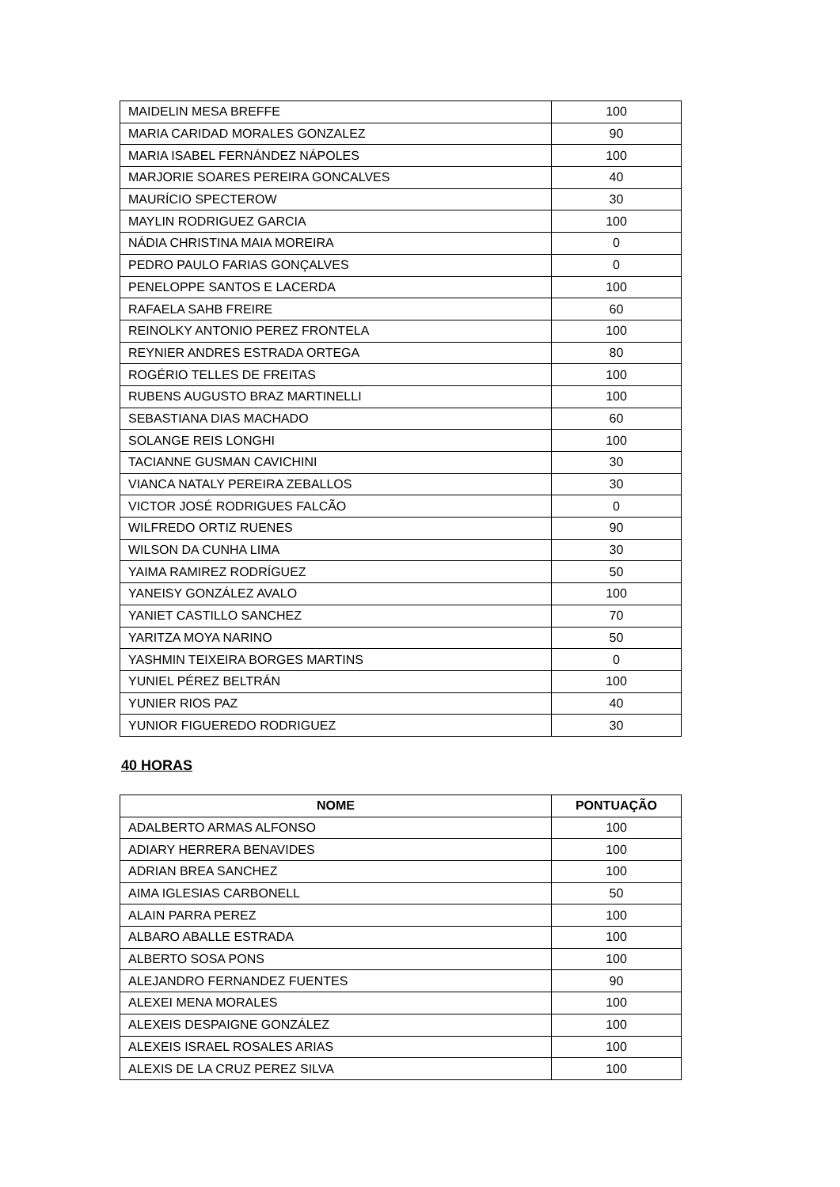| MAIDELIN MESA BREFFE | 100 |
| MARIA CARIDAD MORALES GONZALEZ | 90 |
| MARIA ISABEL FERNÁNDEZ NÁPOLES | 100 |
| MARJORIE SOARES PEREIRA GONCALVES | 40 |
| MAURÍCIO SPECTEROW | 30 |
| MAYLIN RODRIGUEZ GARCIA | 100 |
| NÁDIA CHRISTINA MAIA MOREIRA | 0 |
| PEDRO PAULO FARIAS GONÇALVES | 0 |
| PENELOPPE SANTOS E LACERDA | 100 |
| RAFAELA SAHB FREIRE | 60 |
| REINOLKY ANTONIO PEREZ FRONTELA | 100 |
| REYNIER ANDRES ESTRADA ORTEGA | 80 |
| ROGÉRIO TELLES DE FREITAS | 100 |
| RUBENS AUGUSTO BRAZ MARTINELLI | 100 |
| SEBASTIANA DIAS MACHADO | 60 |
| SOLANGE REIS LONGHI | 100 |
| TACIANNE GUSMAN CAVICHINI | 30 |
| VIANCA NATALY PEREIRA ZEBALLOS | 30 |
| VICTOR JOSÉ RODRIGUES FALCÃO | 0 |
| WILFREDO ORTIZ RUENES | 90 |
| WILSON DA CUNHA LIMA | 30 |
| YAIMA RAMIREZ RODRÍGUEZ | 50 |
| YANEISY GONZÁLEZ AVALO | 100 |
| YANIET CASTILLO SANCHEZ | 70 |
| YARITZA MOYA NARINO | 50 |
| YASHMIN TEIXEIRA BORGES MARTINS | 0 |
| YUNIEL PÉREZ BELTRÁN | 100 |
| YUNIER RIOS PAZ | 40 |
| YUNIOR FIGUEREDO RODRIGUEZ | 30 |
40 HORAS
| NOME | PONTUAÇÃO |
| --- | --- |
| ADALBERTO ARMAS ALFONSO | 100 |
| ADIARY HERRERA BENAVIDES | 100 |
| ADRIAN BREA SANCHEZ | 100 |
| AIMA IGLESIAS CARBONELL | 50 |
| ALAIN PARRA PEREZ | 100 |
| ALBARO ABALLE ESTRADA | 100 |
| ALBERTO SOSA PONS | 100 |
| ALEJANDRO FERNANDEZ FUENTES | 90 |
| ALEXEI MENA MORALES | 100 |
| ALEXEIS DESPAIGNE GONZÁLEZ | 100 |
| ALEXEIS ISRAEL ROSALES ARIAS | 100 |
| ALEXIS DE LA CRUZ PEREZ SILVA | 100 |